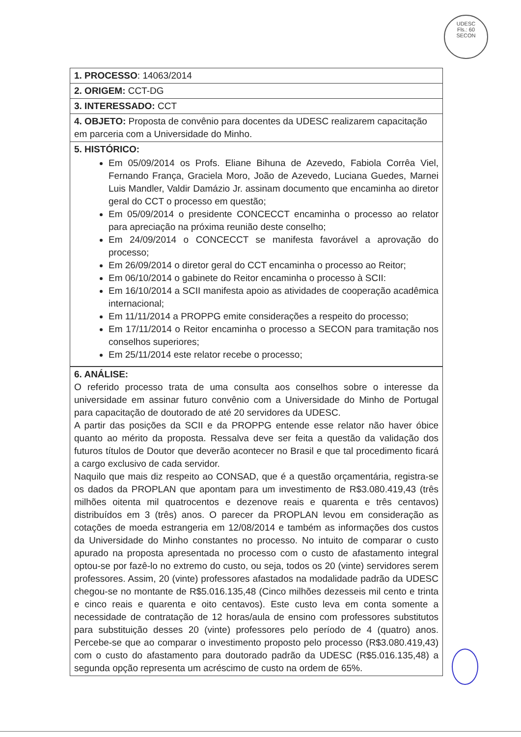UDESC
Fls.: 60
SECON
| 1. PROCESSO : 14063/2014 |
| 2. ORIGEM: CCT-DG |
| 3. INTERESSADO: CCT |
| 4. OBJETO: Proposta de convênio para docentes da UDESC realizarem capacitação em parceria com a Universidade do Minho. |
| 5. HISTÓRICO: Em 05/09/2014 os Profs. Eliane Bihuna de Azevedo, Fabiola Corrêa Viel, Fernando França, Graciela Moro, João de Azevedo, Luciana Guedes, Marnei Luis Mandler, Valdir Damázio Jr. assinam documento que encaminha ao diretor geral do CCT o processo em questão; Em 05/09/2014 o presidente CONCECCT encaminha o processo ao relator para apreciação na próxima reunião deste conselho; Em 24/09/2014 o CONCECCT se manifesta favorável a aprovação do processo; Em 26/09/2014 o diretor geral do CCT encaminha o processo ao Reitor; Em 06/10/2014 o gabinete do Reitor encaminha o processo à SCII: Em 16/10/2014 a SCII manifesta apoio as atividades de cooperação acadêmica internacional; Em 11/11/2014 a PROPPG emite considerações a respeito do processo; Em 17/11/2014 o Reitor encaminha o processo a SECON para tramitação nos conselhos superiores; Em 25/11/2014 este relator recebe o processo; |
| 6. ANÁLISE: O referido processo trata de uma consulta aos conselhos sobre o interesse da universidade em assinar futuro convênio com a Universidade do Minho de Portugal para capacitação de doutorado de até 20 servidores da UDESC. A partir das posições da SCII e da PROPPG entende esse relator não haver óbice quanto ao mérito da proposta. Ressalva deve ser feita a questão da validação dos futuros títulos de Doutor que deverão acontecer no Brasil e que tal procedimento ficará a cargo exclusivo de cada servidor. Naquilo que mais diz respeito ao CONSAD, que é a questão orçamentária, registra-se os dados da PROPLAN que apontam para um investimento de R$3.080.419,43 (três milhões oitenta mil quatrocentos e dezenove reais e quarenta e três centavos) distribuídos em 3 (três) anos. O parecer da PROPLAN levou em consideração as cotações de moeda estrangeria em 12/08/2014 e também as informações dos custos da Universidade do Minho constantes no processo. No intuito de comparar o custo apurado na proposta apresentada no processo com o custo de afastamento integral optou-se por fazê-lo no extremo do custo, ou seja, todos os 20 (vinte) servidores serem professores. Assim, 20 (vinte) professores afastados na modalidade padrão da UDESC chegou-se no montante de R$5.016.135,48 (Cinco milhões dezesseis mil cento e trinta e cinco reais e quarenta e oito centavos). Este custo leva em conta somente a necessidade de contratação de 12 horas/aula de ensino com professores substitutos para substituição desses 20 (vinte) professores pelo período de 4 (quatro) anos. Percebe-se que ao comparar o investimento proposto pelo processo (R$3.080.419,43) com o custo do afastamento para doutorado padrão da UDESC (R$5.016.135,48) a segunda opção representa um acréscimo de custo na ordem de 65%. |